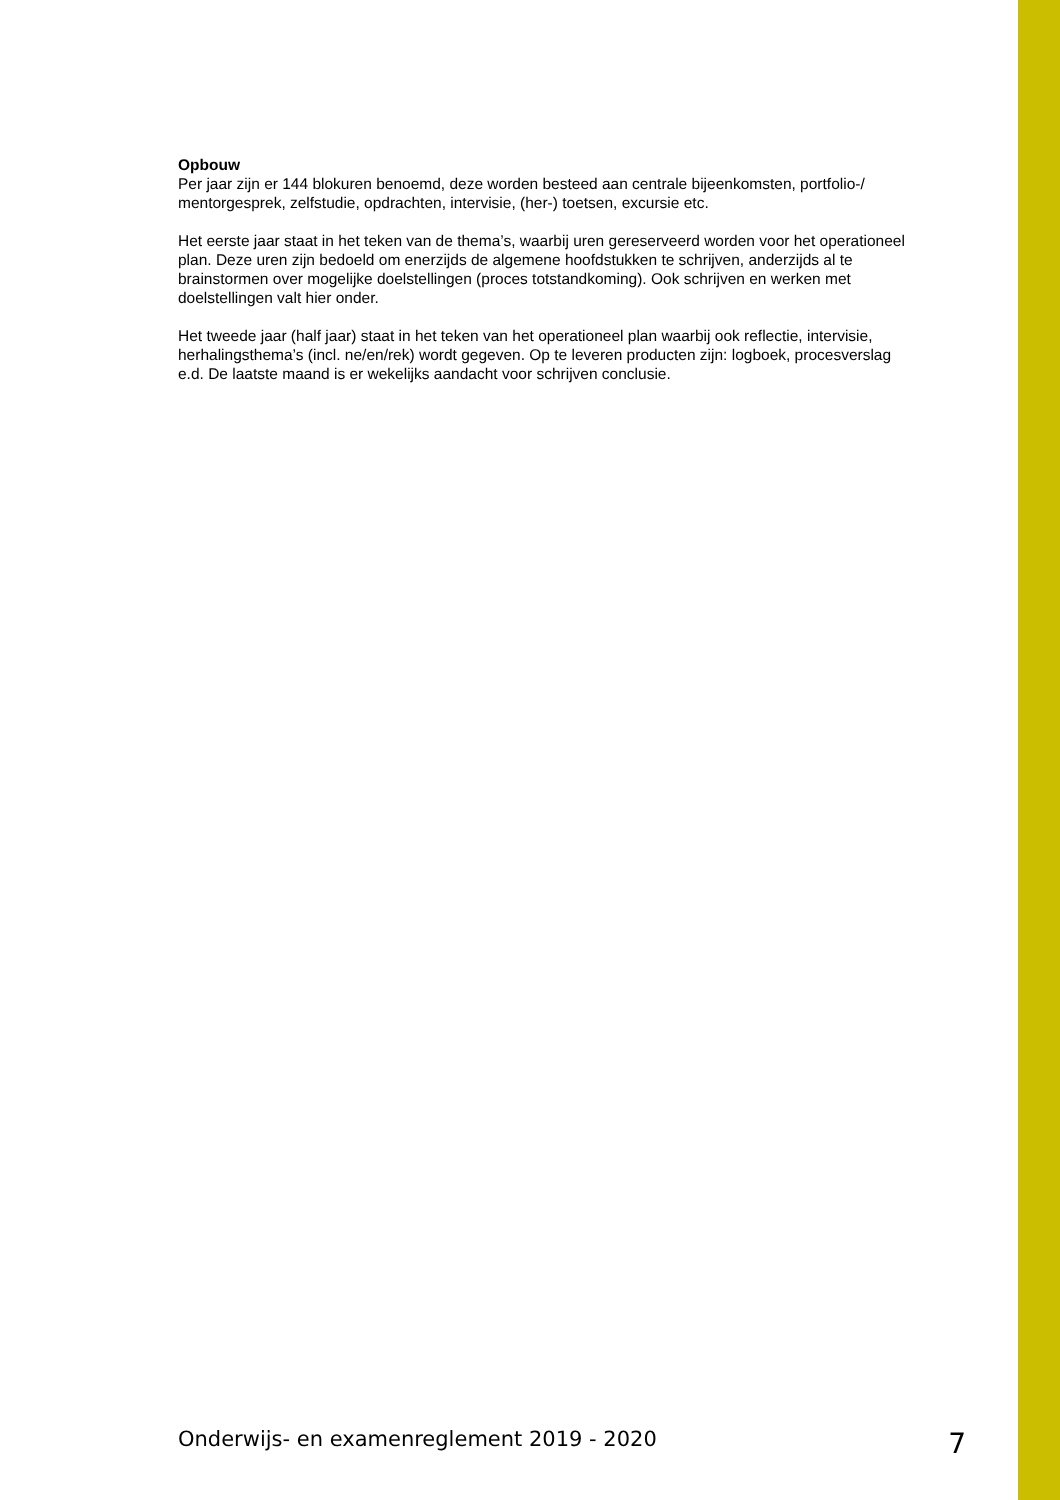Opbouw
Per jaar zijn er 144 blokuren benoemd, deze worden besteed aan centrale bijeenkomsten, portfolio-/ mentorgesprek, zelfstudie, opdrachten, intervisie, (her-) toetsen, excursie etc.
Het eerste jaar staat in het teken van de thema’s, waarbij uren gereserveerd worden voor het operationeel plan. Deze uren zijn bedoeld om enerzijds de algemene hoofdstukken te schrijven, anderzijds al te brainstormen over mogelijke doelstellingen (proces totstandkoming). Ook schrijven en werken met doelstellingen valt hier onder.
Het tweede jaar (half jaar) staat in het teken van het operationeel plan waarbij ook reflectie, intervisie, herhalingsthema’s (incl. ne/en/rek) wordt gegeven. Op te leveren producten zijn: logboek, procesverslag e.d. De laatste maand is er wekelijks aandacht voor schrijven conclusie.
Onderwijs- en examenreglement 2019 - 2020 7